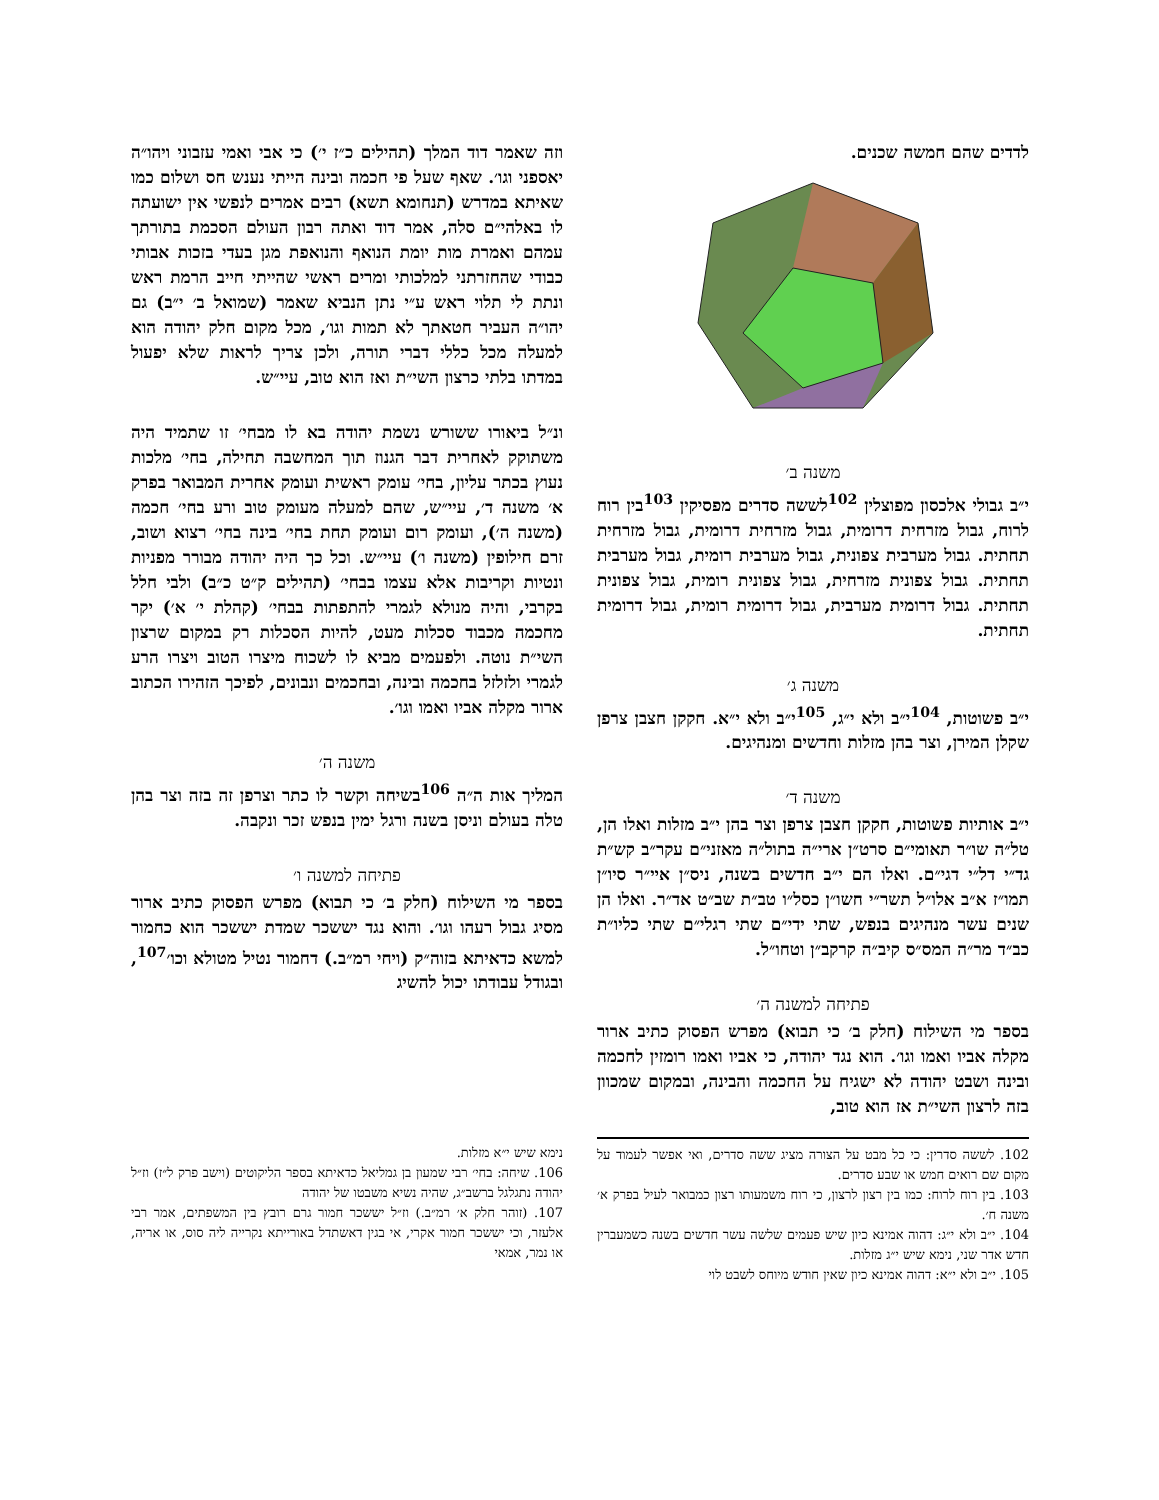לדדים שהם חמשה שכנים.
משנה ב׳
י״ב גבולי אלכסון מפוצלין <sup>102</sup>לששה סדרים מפסיקין <sup>103</sup>בין רוח לרוח, גבול מזרחית דרומית, גבול מזרחית דרומית, גבול מזרחית תחתית. גבול מערבית צפונית, גבול מערבית רומית, גבול מערבית תחתית. גבול צפונית מזרחית, גבול צפונית רומית, גבול צפונית תחתית. גבול דרומית מערבית, גבול דרומית רומית, גבול דרומית תחתית.
משנה ג׳
י״ב פשוטות, <sup>104</sup>י״ב ולא י״ג, <sup>105</sup>י״ב ולא י״א. חקקן חצבן צרפן שקלן המירן, וצר בהן מזלות וחדשים ומנהיגים.
משנה ד׳
י״ב אותיות פשוטות, חקקן חצבן צרפן וצר בהן י״ב מזלות ואלו הן, טל״ה שו״ר תאומי״ם סרט״ן ארי״ה בתול״ה מאזני״ם עקר״ב קש״ת גד״י דל״י דגי״ם. ואלו הם י״ב חדשים בשנה, ניס״ן איי״ר סיו״ן תמו״ז א״ב אלו״ל תשר״י חשו״ן כסל״ו טב״ת שב״ט אד״ר. ואלו הן שנים עשר מנהיגים בנפש, שתי ידי״ם שתי רגלי״ם שתי כליו״ת כב״ד מר״ה המס״ס קיב״ה קרקב״ן וטחו״ל.
פתיחה למשנה ה׳
בספר מי השילוח (חלק ב׳ כי תבוא) מפרש הפסוק כתיב ארור מקלה אביו ואמו וגו׳. הוא נגד יהודה, כי אביו ואמו רומזין לחכמה ובינה ושבט יהודה לא ישגיח על החכמה והבינה, ובמקום שמכוון בזה לרצון השי״ת אז הוא טוב,
וזה שאמר דוד המלך (תהילים כ״ז י׳) כי אבי ואמי עזבוני ויהו״ה יאספני וגו׳. שאף שעל פי חכמה ובינה הייתי נענש חס ושלום כמו שאיתא במדרש (תנחומא תשא) רבים אמרים לנפשי אין ישועתה לו באלהי״ם סלה, אמר דוד ואתה רבון העולם הסכמת בתורתך עמהם ואמרת מות יומת הנואף והנואפת מגן בעדי בזכות אבותי כבודי שהחזרתני למלכותי ומרים ראשי שהייתי חייב הרמת ראש ונתת לי תלוי ראש ע״י נתן הנביא שאמר (שמואל ב׳ י״ב) גם יהו״ה העביר חטאתך לא תמות וגו׳, מכל מקום חלק יהודה הוא למעלה מכל כללי דברי תורה, ולכן צריך לראות שלא יפעול במדתו בלתי כרצון השי״ת ואז הוא טוב, עיי״ש.
ונ״ל ביאורו ששורש נשמת יהודה בא לו מבחי׳ זו שתמיד היה משתוקק לאחרית דבר הגנוז תוך המחשבה תחילה, בחי׳ מלכות נעוץ בכתר עליון, בחי׳ עומק ראשית ועומק אחרית המבואר בפרק א׳ משנה ד׳, עיי״ש, שהם למעלה מעומק טוב ורע בחי׳ חכמה (משנה ה׳), ועומק רום ועומק תחת בחי׳ בינה בחי׳ רצוא ושוב, זרם חילופין (משנה ו׳) עיי״ש. וכל כך היה יהודה מבורר מפניות ונטיות וקריבות אלא עצמו בבחי׳ (תהילים ק״ט כ״ב) ולבי חלל בקרבי, והיה מנולא לגמרי להתפתות בבחי׳ (קהלת י׳ א׳) יקר מחכמה מכבוד סכלות מעט, להיות הסכלות רק במקום שרצון השי״ת נוטה. ולפעמים מביא לו לשכוח מיצרו הטוב ויצרו הרע לגמרי ולזלזל בחכמה ובינה, ובחכמים ונבונים, לפיכך הזהירו הכתוב ארור מקלה אביו ואמו וגו׳.
משנה ה׳
המליך אות ה״ה <sup>106</sup>בשיחה וקשר לו כתר וצרפן זה בזה וצר בהן טלה בעולם וניסן בשנה ורגל ימין בנפש זכר ונקבה.
פתיחה למשנה ו׳
בספר מי השילוח (חלק ב׳ כי תבוא) מפרש הפסוק כתיב ארור מסיג גבול רעהו וגו׳. והוא נגד יששכר שמדת יששכר הוא כחמור למשא כדאיתא בזוה״ק (ויחי רמ״ב.) דחמור נטיל מטולא וכו׳<sup>107</sup>, ובגודל עבודתו יכול להשיג
102. לששה סדרין: כי כל מבט על הצורה מציג ששה סדרים, ואי אפשר לעמוד על מקום שם רואים חמש או שבע סדרים.
103. בין רוח לרוח: כמו בין רצון לרצון, כי רוח משמעותו רצון כמבואר לעיל בפרק א׳ משנה ח׳.
104. י״ב ולא י״ג: דהוה אמינא כיון שיש פעמים שלשה עשר חדשים בשנה כשמעברין חדש אדר שני, נימא שיש י״ג מזלות.
105. י״ב ולא י״א: דהוה אמינא כיון שאין חודש מיוחס לשבט לוי
נימא שיש י״א מזלות.
106. שיחה: בחי׳ רבי שמעון בן גמליאל כדאיתא בספר הליקוטים (וישב פרק ל״ז) וז״ל יהודה נתגלגל ברשב״ג, שהיה נשיא משבטו של יהודה
107. (זוהר חלק א׳ רמ״ב.) וז״ל יששכר חמור גרם רובץ בין המשפתים, אמר רבי אלעזר, וכי יששכר חמור אקרי, אי בגין דאשתדל באורייתא נקרייה ליה סוס, או אריה, או נמר, אמאי